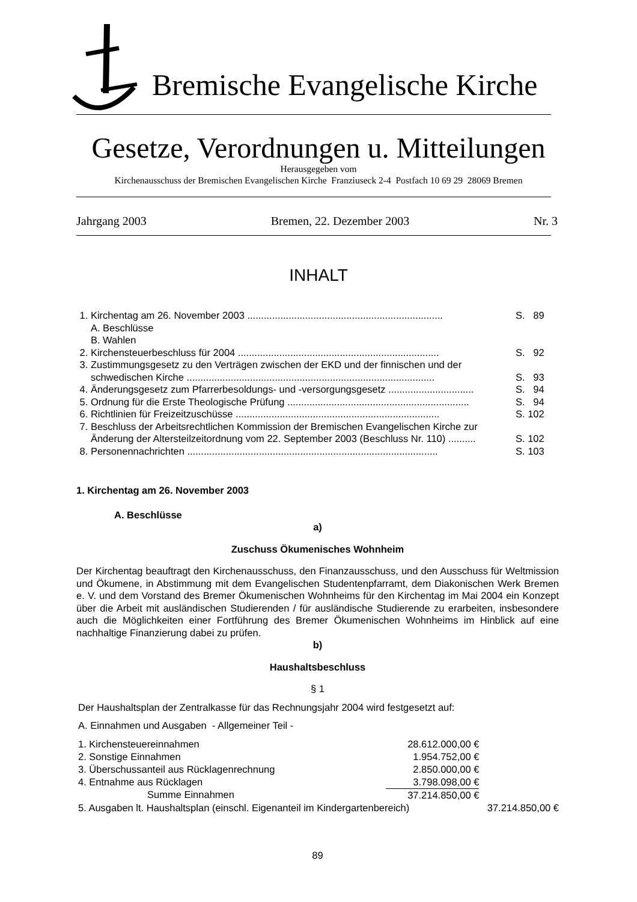Bremische Evangelische Kirche
Gesetze, Verordnungen u. Mitteilungen
Herausgegeben vom
Kirchenausschuss der Bremischen Evangelischen Kirche Franziuseck 2-4 Postfach 10 69 29 28069 Bremen
Jahrgang 2003 Bremen, 22. Dezember 2003 Nr. 3
INHALT
| 1. Kirchentag am 26. November 2003 ....................................................................... | S. 89 |
| A. Beschlüsse | |
| B. Wahlen | |
| 2. Kirchensteuerbeschluss für 2004 ......................................................................... | S. 92 |
| 3. Zustimmungsgesetz zu den Verträgen zwischen der EKD und der finnischen und der schwedischen Kirche .......................................................................................... | S. 93 |
| 4. Änderungsgesetz zum Pfarrerbesoldungs- und -versorgungsgesetz ............................... | S. 94 |
| 5. Ordnung für die Erste Theologische Prüfung .................................................................. | S. 94 |
| 6. Richtlinien für Freizeitzuschüsse .......................................................................... | S. 102 |
| 7. Beschluss der Arbeitsrechtlichen Kommission der Bremischen Evangelischen Kirche zur Änderung der Altersteilzeitordnung vom 22. September 2003 (Beschluss Nr. 110) .......... | S. 102 |
| 8. Personennachrichten ........................................................................................... | S. 103 |
1. Kirchentag am 26. November 2003
A. Beschlüsse
a)
Zuschuss Ökumenisches Wohnheim
Der Kirchentag beauftragt den Kirchenausschuss, den Finanzausschuss, und den Ausschuss für Weltmission und Ökumene, in Abstimmung mit dem Evangelischen Studentenpfarramt, dem Diakonischen Werk Bremen e. V. und dem Vorstand des Bremer Ökumenischen Wohnheims für den Kirchentag im Mai 2004 ein Konzept über die Arbeit mit ausländischen Studierenden / für ausländische Studierende zu erarbeiten, insbesondere auch die Möglichkeiten einer Fortführung des Bremer Ökumenischen Wohnheims im Hinblick auf eine nachhaltige Finanzierung dabei zu prüfen.
b)
Haushaltsbeschluss
§ 1
Der Haushaltsplan der Zentralkasse für das Rechnungsjahr 2004 wird festgesetzt auf:
A. Einnahmen und Ausgaben - Allgemeiner Teil -
| 1. Kirchensteuereinnahmen | 28.612.000,00 € | |
| 2. Sonstige Einnahmen | 1.954.752,00 € | |
| 3. Überschussanteil aus Rücklagenrechnung | 2.850.000,00 € | |
| 4. Entnahme aus Rücklagen | 3.798.098,00 € | |
| Summe Einnahmen | 37.214.850,00 € | |
| 5. Ausgaben lt. Haushaltsplan (einschl. Eigenanteil im Kindergartenbereich) | | 37.214.850,00 € |
89